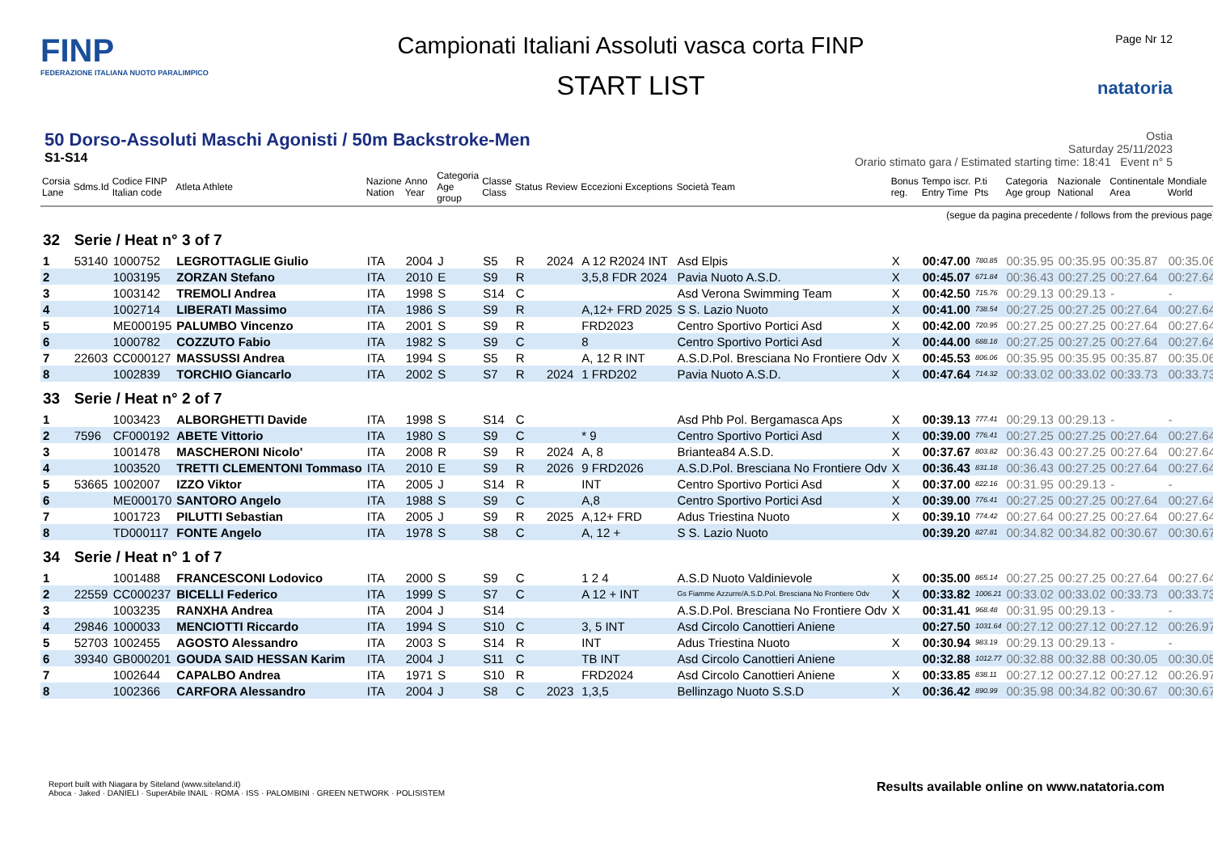FINP
FEDERAZIONE ITALIANA NUOTO PARALIMPICO
Campionati Italiani Assoluti vasca corta FINP
START LIST
Page Nr 12
natatoria
50 Dorso-Assoluti Maschi Agonisti / 50m Backstroke-Men
S1-S14
Ostia
Saturday 25/11/2023
Orario stimato gara / Estimated starting time: 18:41 Event n° 5
| Corsia Lane | Sdms.Id | Codice FINP Italian code | Atleta Athlete | Nazione Nation | Anno Year | Categoria Age group | Classe Class | Status | Review | Eccezioni Exceptions | Società Team | Bonus reg. | Tempo iscr. Entry Time | P.ti Pts | Categoria Age group | Nazionale National | Continentale Area | Mondiale World |
| --- | --- | --- | --- | --- | --- | --- | --- | --- | --- | --- | --- | --- | --- | --- | --- | --- | --- | --- |
| (segue da pagina precedente / follows from the previous page) | | | | | | | | | | | | | | | | | | |
| 32 | Serie / Heat n° 3 of 7 | | | | | | | | | | | | | | | | | |
| 1 | 53140 | 1000752 | LEGROTTAGLIE Giulio | ITA | 2004 | J | S5 | R | 2024 | A 12 R2024 INT | Asd Elpis | X | 00:47.00 | 780.85 | 00:35.95 | 00:35.95 | 00:35.87 | 00:35.06 |
| 2 | | 1003195 | ZORZAN Stefano | ITA | 2010 | E | S9 | R | | 3,5,8 FDR 2024 | Pavia Nuoto A.S.D. | X | 00:45.07 | 671.84 | 00:36.43 | 00:27.25 | 00:27.64 | 00:27.64 |
| 3 | | 1003142 | TREMOLI Andrea | ITA | 1998 | S | S14 | C | | | Asd Verona Swimming Team | X | 00:42.50 | 715.76 | 00:29.13 | 00:29.13 | - | - |
| 4 | | 1002714 | LIBERATI Massimo | ITA | 1986 | S | S9 | R | | A,12+ FRD 2025 | S S. Lazio Nuoto | X | 00:41.00 | 738.54 | 00:27.25 | 00:27.25 | 00:27.64 | 00:27.64 |
| 5 | | ME000195 | PALUMBO Vincenzo | ITA | 2001 | S | S9 | R | | FRD2023 | Centro Sportivo Portici Asd | X | 00:42.00 | 720.95 | 00:27.25 | 00:27.25 | 00:27.64 | 00:27.64 |
| 6 | | 1000782 | COZZUTO Fabio | ITA | 1982 | S | S9 | C | | 8 | Centro Sportivo Portici Asd | X | 00:44.00 | 688.18 | 00:27.25 | 00:27.25 | 00:27.64 | 00:27.64 |
| 7 | 22603 | CC000127 | MASSUSSI Andrea | ITA | 1994 | S | S5 | R | | A, 12 R INT | A.S.D.Pol. Bresciana No Frontiere Odv | X | 00:45.53 | 806.06 | 00:35.95 | 00:35.95 | 00:35.87 | 00:35.06 |
| 8 | | 1002839 | TORCHIO Giancarlo | ITA | 2002 | S | S7 | R | 2024 | 1 FRD202 | Pavia Nuoto A.S.D. | X | 00:47.64 | 714.32 | 00:33.02 | 00:33.02 | 00:33.73 | 00:33.73 |
| 33 | Serie / Heat n° 2 of 7 | | | | | | | | | | | | | | | | | |
| 1 | | 1003423 | ALBORGHETTI Davide | ITA | 1998 | S | S14 | C | | | Asd Phb Pol. Bergamasca Aps | X | 00:39.13 | 777.41 | 00:29.13 | 00:29.13 | - | - |
| 2 | 7596 | CF000192 | ABETE Vittorio | ITA | 1980 | S | S9 | C | | * 9 | Centro Sportivo Portici Asd | X | 00:39.00 | 776.41 | 00:27.25 | 00:27.25 | 00:27.64 | 00:27.64 |
| 3 | | 1001478 | MASCHERONI Nicolo' | ITA | 2008 | R | S9 | R | 2024 | A, 8 | Briantea84 A.S.D. | X | 00:37.67 | 803.82 | 00:36.43 | 00:27.25 | 00:27.64 | 00:27.64 |
| 4 | | 1003520 | TRETTI CLEMENTONI Tommaso | ITA | 2010 | E | S9 | R | 2026 | 9 FRD2026 | A.S.D.Pol. Bresciana No Frontiere Odv | X | 00:36.43 | 831.18 | 00:36.43 | 00:27.25 | 00:27.64 | 00:27.64 |
| 5 | 53665 | 1002007 | IZZO Viktor | ITA | 2005 | J | S14 | R | | INT | Centro Sportivo Portici Asd | X | 00:37.00 | 822.16 | 00:31.95 | 00:29.13 | - | - |
| 6 | | ME000170 | SANTORO Angelo | ITA | 1988 | S | S9 | C | | A,8 | Centro Sportivo Portici Asd | X | 00:39.00 | 776.41 | 00:27.25 | 00:27.25 | 00:27.64 | 00:27.64 |
| 7 | | 1001723 | PILUTTI Sebastian | ITA | 2005 | J | S9 | R | 2025 | A,12+ FRD | Adus Triestina Nuoto | X | 00:39.10 | 774.42 | 00:27.64 | 00:27.25 | 00:27.64 | 00:27.64 |
| 8 | | TD000117 | FONTE Angelo | ITA | 1978 | S | S8 | C | | A, 12 + | S S. Lazio Nuoto | | 00:39.20 | 827.81 | 00:34.82 | 00:34.82 | 00:30.67 | 00:30.67 |
| 34 | Serie / Heat n° 1 of 7 | | | | | | | | | | | | | | | | | |
| 1 | | 1001488 | FRANCESCONI Lodovico | ITA | 2000 | S | S9 | C | | 1 2 4 | A.S.D Nuoto Valdinievole | X | 00:35.00 | 865.14 | 00:27.25 | 00:27.25 | 00:27.64 | 00:27.64 |
| 2 | 22559 | CC000237 | BICELLI Federico | ITA | 1999 | S | S7 | C | | A 12 + INT | Gs Fiamme Azzurre/A.S.D.Pol. Bresciana No Frontiere Odv | X | 00:33.82 | 1006.21 | 00:33.02 | 00:33.02 | 00:33.73 | 00:33.73 |
| 3 | | 1003235 | RANXHA Andrea | ITA | 2004 | J | S14 | | | | A.S.D.Pol. Bresciana No Frontiere Odv | X | 00:31.41 | 968.48 | 00:31.95 | 00:29.13 | - | - |
| 4 | 29846 | 1000033 | MENCIOTTI Riccardo | ITA | 1994 | S | S10 | C | | 3, 5 INT | Asd Circolo Canottieri Aniene | | 00:27.50 | 1031.64 | 00:27.12 | 00:27.12 | 00:27.12 | 00:26.97 |
| 5 | 52703 | 1002455 | AGOSTO Alessandro | ITA | 2003 | S | S14 | R | | INT | Adus Triestina Nuoto | X | 00:30.94 | 983.19 | 00:29.13 | 00:29.13 | - | - |
| 6 | 39340 | GB000201 | GOUDA SAID HESSAN Karim | ITA | 2004 | J | S11 | C | | TB INT | Asd Circolo Canottieri Aniene | | 00:32.88 | 1012.77 | 00:32.88 | 00:32.88 | 00:30.05 | 00:30.05 |
| 7 | | 1002644 | CAPALBO Andrea | ITA | 1971 | S | S10 | R | | FRD2024 | Asd Circolo Canottieri Aniene | X | 00:33.85 | 838.11 | 00:27.12 | 00:27.12 | 00:27.12 | 00:26.97 |
| 8 | | 1002366 | CARFORA Alessandro | ITA | 2004 | J | S8 | C | 2023 | 1,3,5 | Bellinzago Nuoto S.S.D | X | 00:36.42 | 890.99 | 00:35.98 | 00:34.82 | 00:30.67 | 00:30.67 |
Report built with Niagara by Siteland (www.siteland.it)
Aboca · Jaked · DANIELI · SuperAbile INAIL · ROMA · ISS · PALOMBINI · GREEN NETWORK · POLISISTEM
Results available online on www.natatoria.com